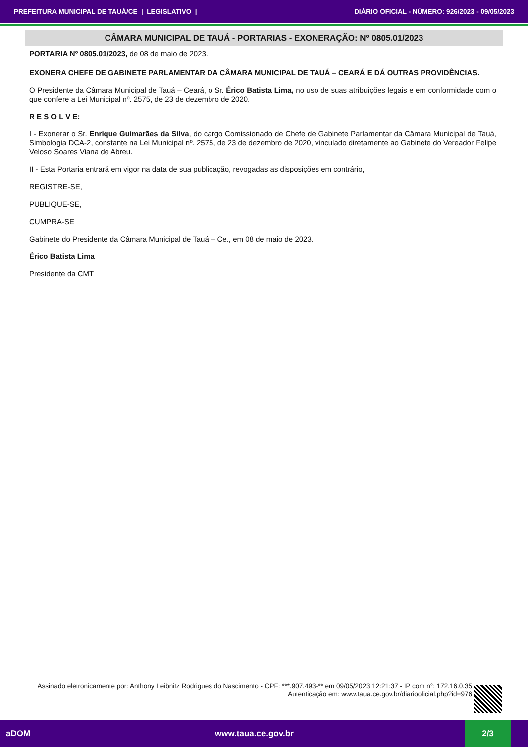PREFEITURA MUNICIPAL DE TAUÁ/CE | LEGISLATIVO | DIÁRIO OFICIAL - NÚMERO: 926/2023 - 09/05/2023
CÂMARA MUNICIPAL DE TAUÁ - PORTARIAS - EXONERAÇÃO: Nº 0805.01/2023
PORTARIA Nº 0805.01/2023, de 08 de maio de 2023.
EXONERA CHEFE DE GABINETE PARLAMENTAR DA CÂMARA MUNICIPAL DE TAUÁ – CEARÁ E DÁ OUTRAS PROVIDÊNCIAS.
O Presidente da Câmara Municipal de Tauá – Ceará, o Sr. Érico Batista Lima, no uso de suas atribuições legais e em conformidade com o que confere a Lei Municipal nº. 2575, de 23 de dezembro de 2020.
R E S O L V E:
I - Exonerar o Sr. Enrique Guimarães da Silva, do cargo Comissionado de Chefe de Gabinete Parlamentar da Câmara Municipal de Tauá, Simbologia DCA-2, constante na Lei Municipal nº. 2575, de 23 de dezembro de 2020, vinculado diretamente ao Gabinete do Vereador Felipe Veloso Soares Viana de Abreu.
II - Esta Portaria entrará em vigor na data de sua publicação, revogadas as disposições em contrário,
REGISTRE-SE,
PUBLIQUE-SE,
CUMPRA-SE
Gabinete do Presidente da Câmara Municipal de Tauá – Ce., em 08 de maio de 2023.
Érico Batista Lima
Presidente da CMT
Assinado eletronicamente por: Anthony Leibnitz Rodrigues do Nascimento - CPF: ***.907.493-** em 09/05/2023 12:21:37 - IP com n°: 172.16.0.35
Autenticação em: www.taua.ce.gov.br/diariooficial.php?id=976
aDOM www.taua.ce.gov.br 2/3